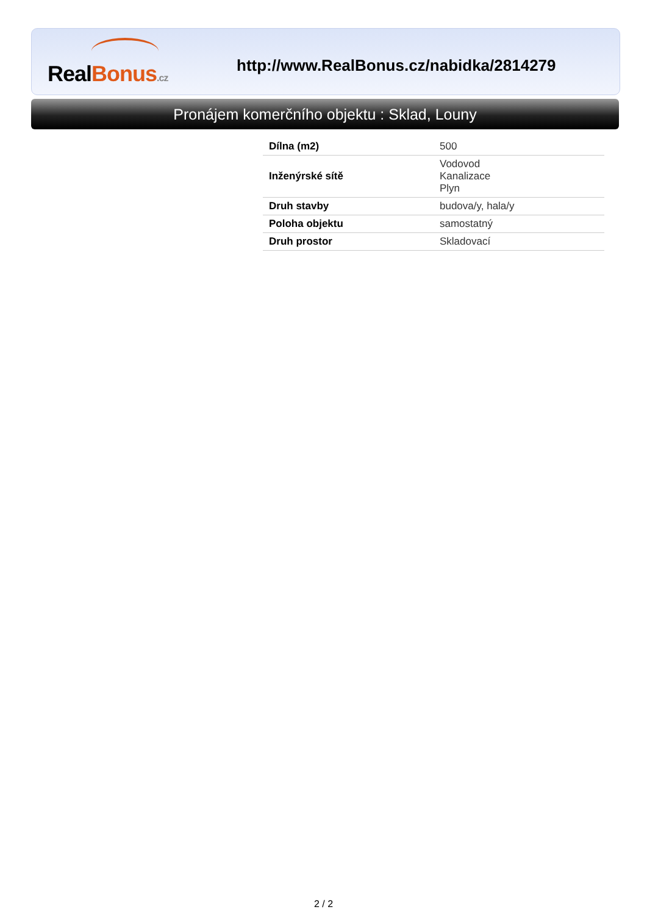RealBonus.cz
http://www.RealBonus.cz/nabidka/2814279
Pronájem komerčního objektu : Sklad, Louny
| Dílna (m2) | 500 |
| Inženýrské sítě | Vodovod Kanalizace Plyn |
| Druh stavby | budova/y, hala/y |
| Poloha objektu | samostatný |
| Druh prostor | Skladovací |
2 / 2